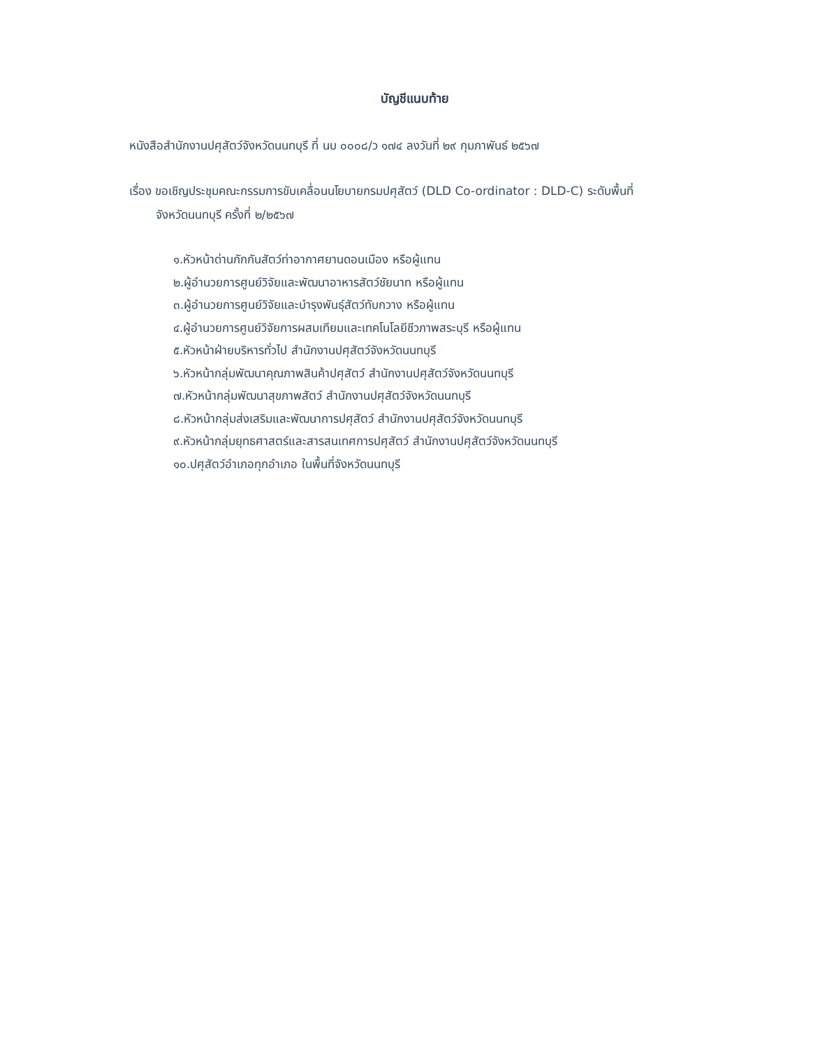บัญชีแนบท้าย
หนังสือสำนักงานปศุสัตว์จังหวัดนนทบุรี ที่ นบ ๐๐๐๘/ว ๑๗๔ ลงวันที่ ๒๙ กุมภาพันธ์ ๒๕๖๗
เรื่อง ขอเชิญประชุมคณะกรรมการขับเคลื่อนนโยบายกรมปศุสัตว์ (DLD Co-ordinator : DLD-C) ระดับพื้นที่
จังหวัดนนทบุรี ครั้งที่ ๒/๒๕๖๗
๑.หัวหน้าด่านกักกันสัตว์ท่าอากาศยานดอนเมือง หรือผู้แทน
๒.ผู้อำนวยการศูนย์วิจัยและพัฒนาอาหารสัตว์ชัยนาท หรือผู้แทน
๓.ผู้อำนวยการศูนย์วิจัยและบำรุงพันธุ์สัตว์ทับกวาง หรือผู้แทน
๔.ผู้อำนวยการศูนย์วิจัยการผสมเทียมและเทคโนโลยีชีวภาพสระบุรี หรือผู้แทน
๕.หัวหน้าฝ่ายบริหารทั่วไป สำนักงานปศุสัตว์จังหวัดนนทบุรี
๖.หัวหน้ากลุ่มพัฒนาคุณภาพสินค้าปศุสัตว์ สำนักงานปศุสัตว์จังหวัดนนทบุรี
๗.หัวหน้ากลุ่มพัฒนาสุขภาพสัตว์ สำนักงานปศุสัตว์จังหวัดนนทบุรี
๘.หัวหน้ากลุ่มส่งเสริมและพัฒนาการปศุสัตว์ สำนักงานปศุสัตว์จังหวัดนนทบุรี
๙.หัวหน้ากลุ่มยุทธศาสตร์และสารสนเทศการปศุสัตว์ สำนักงานปศุสัตว์จังหวัดนนทบุรี
๑๐.ปศุสัตว์อำเภอทุกอำเภอ ในพื้นที่จังหวัดนนทบุรี